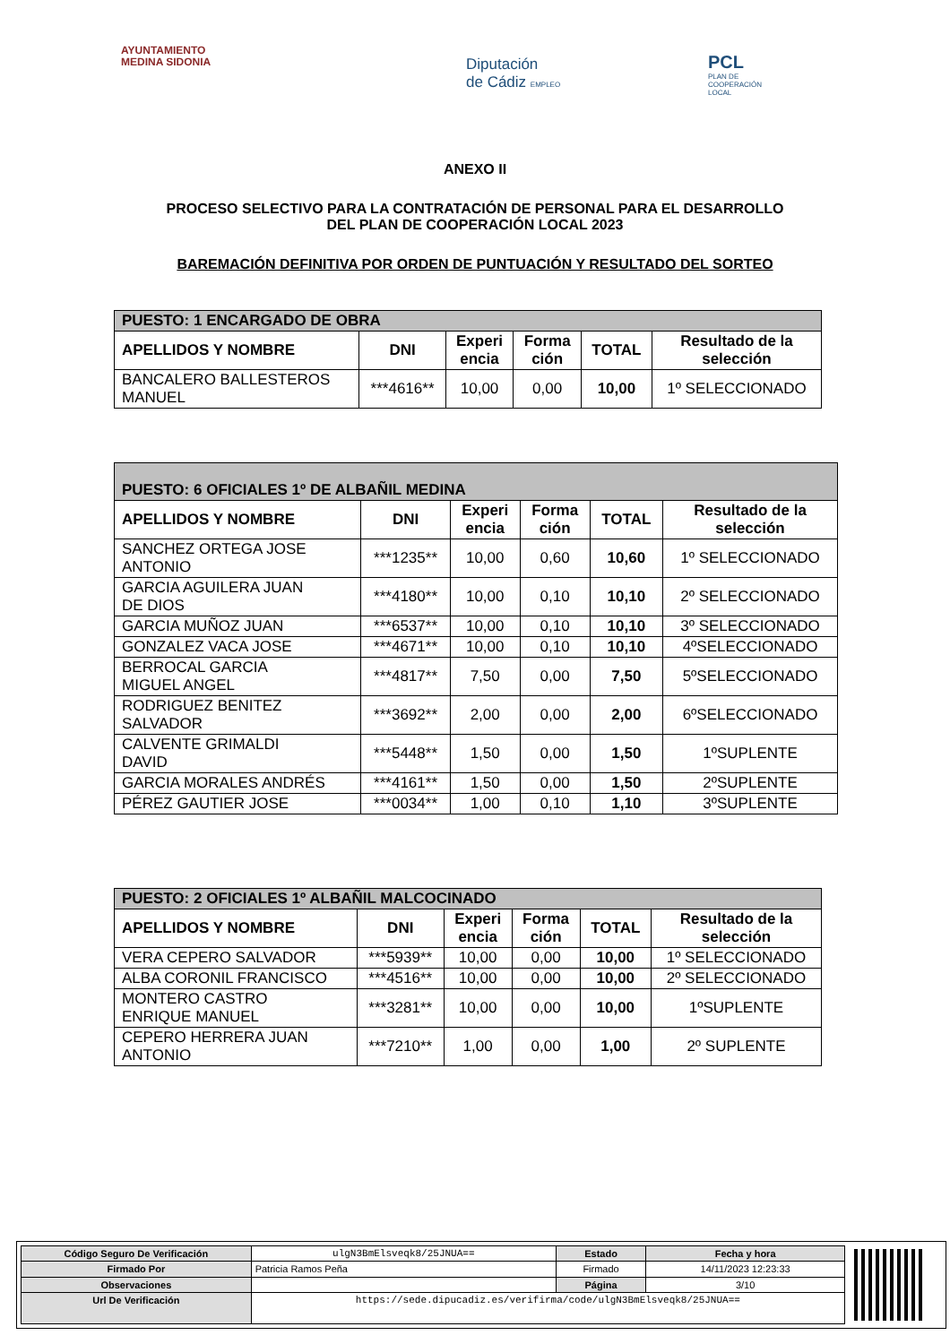AYUNTAMIENTO
MEDINA SIDONIA
Diputación
de Cádiz EMPLEO
PCL
PLAN DE
COOPERACIÓN
LOCAL
ANEXO II
PROCESO SELECTIVO PARA LA CONTRATACIÓN DE PERSONAL PARA EL DESARROLLO
DEL PLAN DE COOPERACIÓN LOCAL 2023
BAREMACIÓN DEFINITIVA POR ORDEN DE PUNTUACIÓN Y RESULTADO DEL SORTEO
| PUESTO: 1 ENCARGADO DE OBRA | | | | | |
| --- | --- | --- | --- | --- | --- |
| APELLIDOS Y NOMBRE | DNI | Experi encia | Forma ción | TOTAL | Resultado de la selección |
| BANCALERO BALLESTEROS MANUEL | ***4616** | 10,00 | 0,00 | 10,00 | 1º SELECCIONADO |
| PUESTO: 6 OFICIALES 1º DE ALBAÑIL MEDINA | | | | | |
| --- | --- | --- | --- | --- | --- |
| APELLIDOS Y NOMBRE | DNI | Experi encia | Forma ción | TOTAL | Resultado de la selección |
| SANCHEZ ORTEGA JOSE ANTONIO | ***1235** | 10,00 | 0,60 | 10,60 | 1º SELECCIONADO |
| GARCIA AGUILERA JUAN DE DIOS | ***4180** | 10,00 | 0,10 | 10,10 | 2º SELECCIONADO |
| GARCIA MUÑOZ JUAN | ***6537** | 10,00 | 0,10 | 10,10 | 3º SELECCIONADO |
| GONZALEZ VACA JOSE | ***4671** | 10,00 | 0,10 | 10,10 | 4ºSELECCIONADO |
| BERROCAL GARCIA MIGUEL ANGEL | ***4817** | 7,50 | 0,00 | 7,50 | 5ºSELECCIONADO |
| RODRIGUEZ BENITEZ SALVADOR | ***3692** | 2,00 | 0,00 | 2,00 | 6ºSELECCIONADO |
| CALVENTE GRIMALDI DAVID | ***5448** | 1,50 | 0,00 | 1,50 | 1ºSUPLENTE |
| GARCIA MORALES ANDRÉS | ***4161** | 1,50 | 0,00 | 1,50 | 2ºSUPLENTE |
| PÉREZ GAUTIER JOSE | ***0034** | 1,00 | 0,10 | 1,10 | 3ºSUPLENTE |
| PUESTO: 2 OFICIALES 1º ALBAÑIL MALCOCINADO | | | | | |
| --- | --- | --- | --- | --- | --- |
| APELLIDOS Y NOMBRE | DNI | Experi encia | Forma ción | TOTAL | Resultado de la selección |
| VERA CEPERO SALVADOR | ***5939** | 10,00 | 0,00 | 10,00 | 1º SELECCIONADO |
| ALBA CORONIL FRANCISCO | ***4516** | 10,00 | 0,00 | 10,00 | 2º SELECCIONADO |
| MONTERO CASTRO ENRIQUE MANUEL | ***3281** | 10,00 | 0,00 | 10,00 | 1ºSUPLENTE |
| CEPERO HERRERA JUAN ANTONIO | ***7210** | 1,00 | 0,00 | 1,00 | 2º SUPLENTE |
| Código Seguro De Verificación | ulgN3BmElsveqk8/25JNUA== | Estado | Fecha y hora |
| Firmado Por | Patricia Ramos Peña | Firmado | 14/11/2023 12:23:33 |
| Observaciones | | Página | 3/10 |
| Url De Verificación | https://sede.dipucadiz.es/verifirma/code/ulgN3BmElsveqk8/25JNUA== | | |